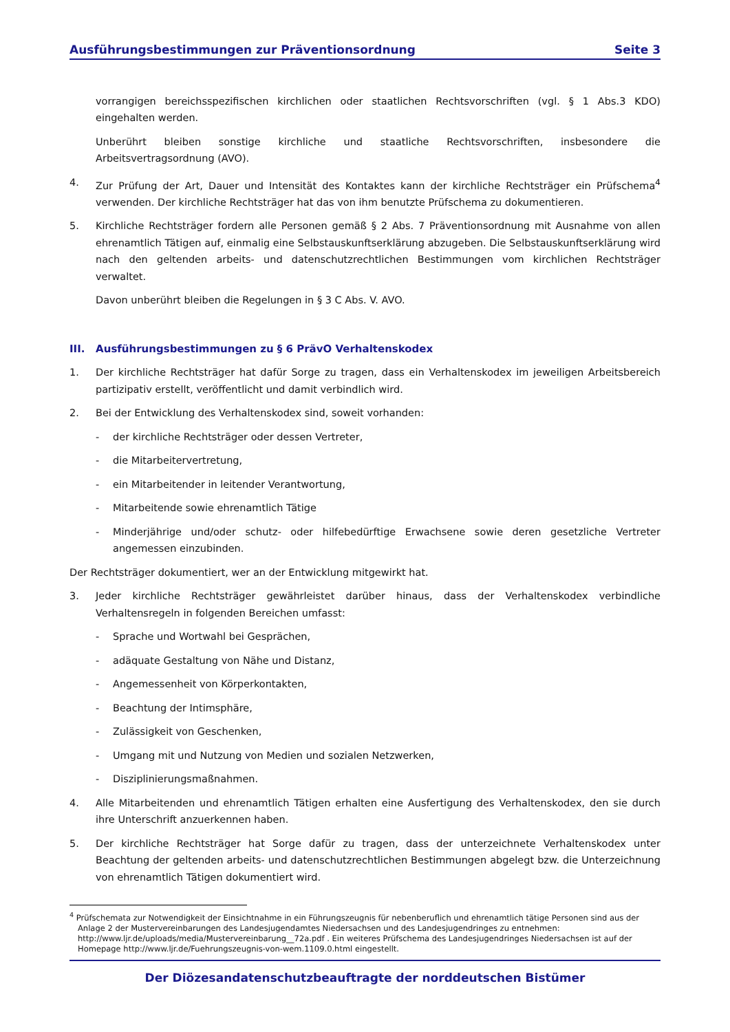Ausführungsbestimmungen zur Präventionsordnung Seite 3
vorrangigen bereichsspezifischen kirchlichen oder staatlichen Rechtsvorschriften (vgl. § 1 Abs.3 KDO) eingehalten werden.
Unberührt bleiben sonstige kirchliche und staatliche Rechtsvorschriften, insbesondere die Arbeitsvertragsordnung (AVO).
4. Zur Prüfung der Art, Dauer und Intensität des Kontaktes kann der kirchliche Rechtsträger ein Prüfschema<sup>4</sup> verwenden. Der kirchliche Rechtsträger hat das von ihm benutzte Prüfschema zu dokumentieren.
5. Kirchliche Rechtsträger fordern alle Personen gemäß § 2 Abs. 7 Präventionsordnung mit Ausnahme von allen ehrenamtlich Tätigen auf, einmalig eine Selbstauskunftserklärung abzugeben. Die Selbstauskunftserklärung wird nach den geltenden arbeits- und datenschutzrechtlichen Bestimmungen vom kirchlichen Rechtsträger verwaltet.
Davon unberührt bleiben die Regelungen in § 3 C Abs. V. AVO.
III. Ausführungsbestimmungen zu § 6 PrävO Verhaltenskodex
1. Der kirchliche Rechtsträger hat dafür Sorge zu tragen, dass ein Verhaltenskodex im jeweiligen Arbeitsbereich partizipativ erstellt, veröffentlicht und damit verbindlich wird.
2. Bei der Entwicklung des Verhaltenskodex sind, soweit vorhanden:
- der kirchliche Rechtsträger oder dessen Vertreter,
- die Mitarbeitervertretung,
- ein Mitarbeitender in leitender Verantwortung,
- Mitarbeitende sowie ehrenamtlich Tätige
- Minderjährige und/oder schutz- oder hilfebedürftige Erwachsene sowie deren gesetzliche Vertreter angemessen einzubinden.
Der Rechtsträger dokumentiert, wer an der Entwicklung mitgewirkt hat.
3. Jeder kirchliche Rechtsträger gewährleistet darüber hinaus, dass der Verhaltenskodex verbindliche Verhaltensregeln in folgenden Bereichen umfasst:
- Sprache und Wortwahl bei Gesprächen,
- adäquate Gestaltung von Nähe und Distanz,
- Angemessenheit von Körperkontakten,
- Beachtung der Intimsphäre,
- Zulässigkeit von Geschenken,
- Umgang mit und Nutzung von Medien und sozialen Netzwerken,
- Disziplinierungsmaßnahmen.
4. Alle Mitarbeitenden und ehrenamtlich Tätigen erhalten eine Ausfertigung des Verhaltenskodex, den sie durch ihre Unterschrift anzuerkennen haben.
5. Der kirchliche Rechtsträger hat Sorge dafür zu tragen, dass der unterzeichnete Verhaltenskodex unter Beachtung der geltenden arbeits- und datenschutzrechtlichen Bestimmungen abgelegt bzw. die Unterzeichnung von ehrenamtlich Tätigen dokumentiert wird.
<sup>4</sup> Prüfschemata zur Notwendigkeit der Einsichtnahme in ein Führungszeugnis für nebenberuflich und ehrenamtlich tätige Personen sind aus der Anlage 2 der Mustervereinbarungen des Landesjugendamtes Niedersachsen und des Landesjugendringes zu entnehmen: http://www.ljr.de/uploads/media/Mustervereinbarung__72a.pdf . Ein weiteres Prüfschema des Landesjugendringes Niedersachsen ist auf der Homepage http://www.ljr.de/Fuehrungszeugnis-von-wem.1109.0.html eingestellt.
Der Diözesandatenschutzbeauftragte der norddeutschen Bistümer